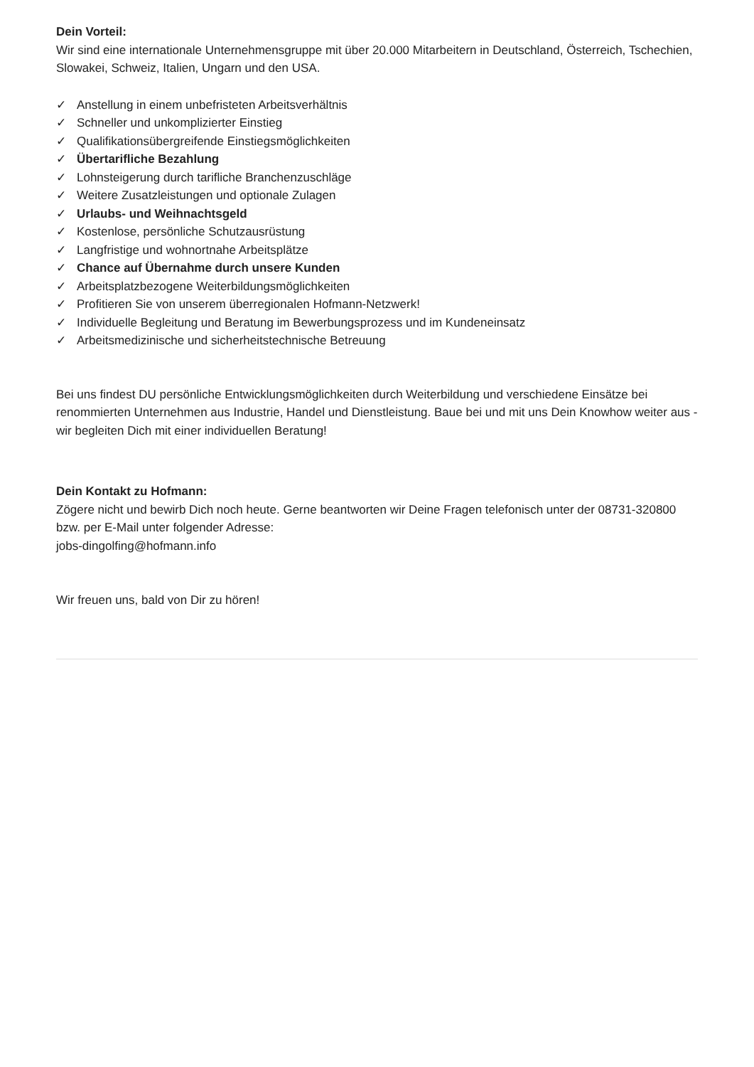Dein Vorteil:
Wir sind eine internationale Unternehmensgruppe mit über 20.000 Mitarbeitern in Deutschland, Österreich, Tschechien, Slowakei, Schweiz, Italien, Ungarn und den USA.
✓ Anstellung in einem unbefristeten Arbeitsverhältnis
✓ Schneller und unkomplizierter Einstieg
✓ Qualifikationsübergreifende Einstiegsmöglichkeiten
✓ Übertarifliche Bezahlung
✓ Lohnsteigerung durch tarifliche Branchenzuschläge
✓ Weitere Zusatzleistungen und optionale Zulagen
✓ Urlaubs- und Weihnachtsgeld
✓ Kostenlose, persönliche Schutzausrüstung
✓ Langfristige und wohnortnahe Arbeitsplätze
✓ Chance auf Übernahme durch unsere Kunden
✓ Arbeitsplatzbezogene Weiterbildungsmöglichkeiten
✓ Profitieren Sie von unserem überregionalen Hofmann-Netzwerk!
✓ Individuelle Begleitung und Beratung im Bewerbungsprozess und im Kundeneinsatz
✓ Arbeitsmedizinische und sicherheitstechnische Betreuung
Bei uns findest DU persönliche Entwicklungsmöglichkeiten durch Weiterbildung und verschiedene Einsätze bei renommierten Unternehmen aus Industrie, Handel und Dienstleistung. Baue bei und mit uns Dein Knowhow weiter aus - wir begleiten Dich mit einer individuellen Beratung!
Dein Kontakt zu Hofmann:
Zögere nicht und bewirb Dich noch heute. Gerne beantworten wir Deine Fragen telefonisch unter der 08731-320800 bzw. per E-Mail unter folgender Adresse:
jobs-dingolfing@hofmann.info
Wir freuen uns, bald von Dir zu hören!